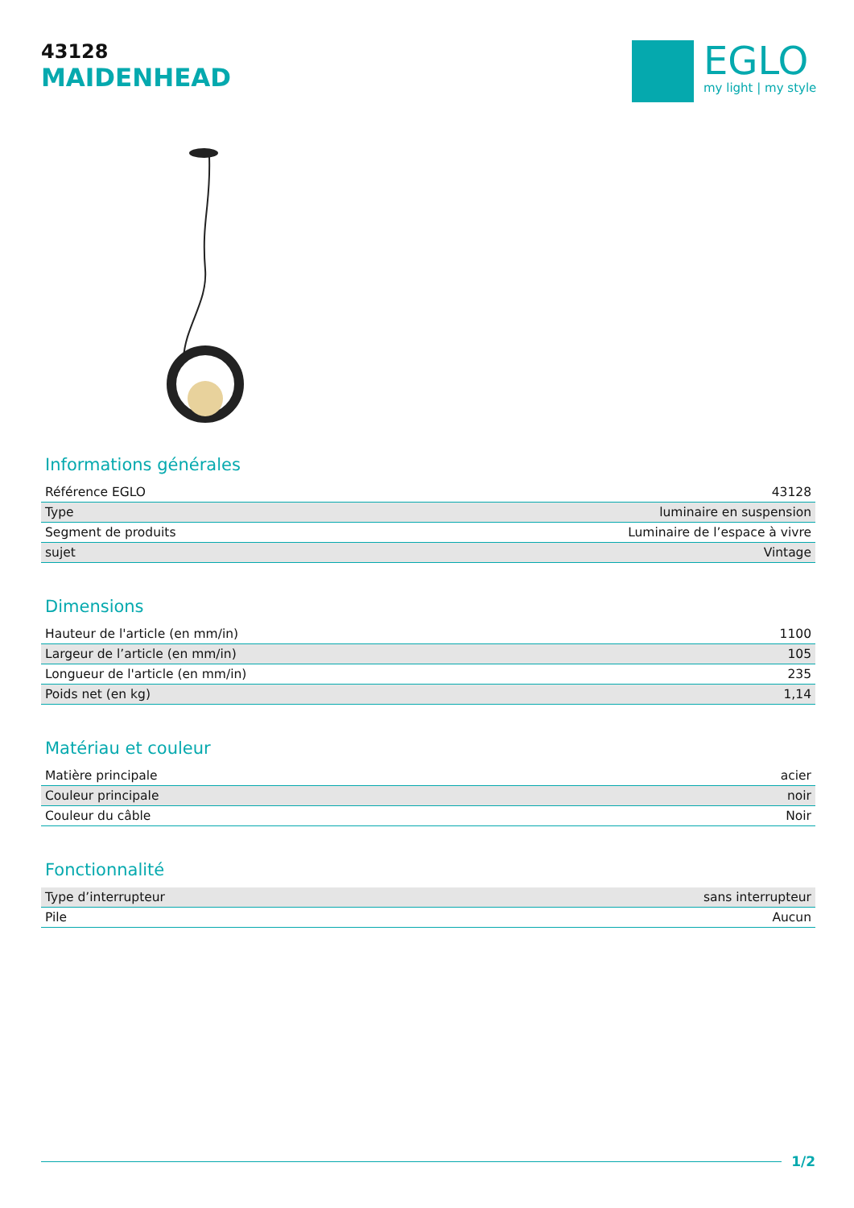43128
MAIDENHEAD
EGLO
my light | my style
Informations générales
| Référence EGLO | 43128 |
| Type | luminaire en suspension |
| Segment de produits | Luminaire de l’espace à vivre |
| sujet | Vintage |
Dimensions
| Hauteur de l'article (en mm/in) | 1100 |
| Largeur de l’article (en mm/in) | 105 |
| Longueur de l'article (en mm/in) | 235 |
| Poids net (en kg) | 1,14 |
Matériau et couleur
| Matière principale | acier |
| Couleur principale | noir |
| Couleur du câble | Noir |
Fonctionnalité
| Type d’interrupteur | sans interrupteur |
| Pile | Aucun |
1/2